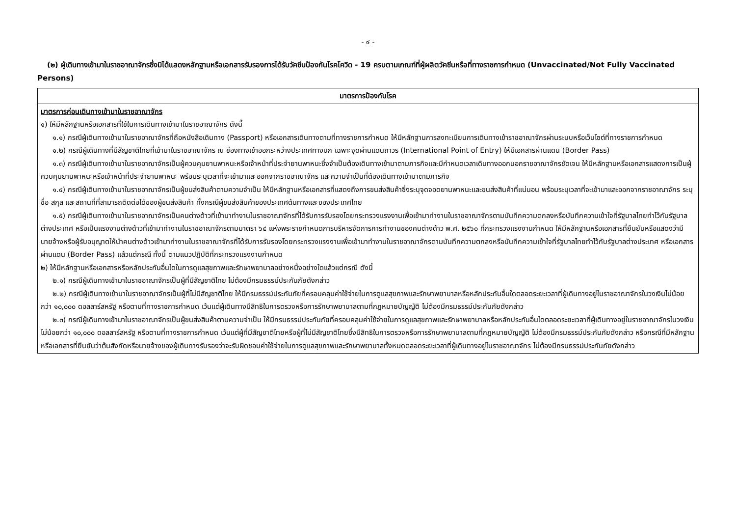- ๔ -
(๒) ผู้เดินทางเข้ามาในราชอาณาจักรซึ่งมิได้แสดงหลักฐานหรือเอกสารรับรองการได้รับวัคซีนป้องกันโรคโควิด - 19 ครบตามเกณฑ์ที่ผู้ผลิตวัคซีนหรือที่ทางราชการกำหนด (Unvaccinated/Not Fully Vaccinated Persons)
| มาตรการป้องกันโรค |
| --- |
| มาตรการก่อนเดินทางเข้ามาในราชอาณาจักร ๑) ให้มีหลักฐานหรือเอกสารที่ใช้ในการเดินทางเข้ามาในราชอาณาจักร ดังนี้ ๑.๑) กรณีผู้เดินทางเข้ามาในราชอาณาจักรที่ถือหนังสือเดินทาง (Passport) หรือเอกสารเดินทางตามที่ทางราชการกำหนด ให้มีหลักฐานการลงทะเบียนการเดินทางเข้าราชอาณาจักรผ่านระบบหรือเว็บไซต์ที่ทางราชการกำหนด ๑.๒) กรณีผู้เดินทางที่มีสัญชาติไทยที่เข้ามาในราชอาณาจักร ณ ช่องทางเข้าออกระหว่างประเทศทางบก เฉพาะจุดผ่านแดนถาวร (International Point of Entry) ให้มีเอกสารผ่านแดน (Border Pass) ๑.๓) กรณีผู้เดินทางเข้ามาในราชอาณาจักรเป็นผู้ควบคุมยานพาหนะหรือเจ้าหน้าที่ประจำยานพาหนะซึ่งจำเป็นต้องเดินทางเข้ามาตามภารกิจและมีกำหนดเวลาเดินทางออกนอกราชอาณาจักรชัดเจน ให้มีหลักฐานหรือเอกสารแสดงการเป็นผู้ควบคุมยานพาหนะหรือเจ้าหน้าที่ประจำยานพาหนะ พร้อมระบุเวลาที่จะเข้ามาและออกจากราชอาณาจักร และความจำเป็นที่ต้องเดินทางเข้ามาตามภารกิจ ๑.๔) กรณีผู้เดินทางเข้ามาในราชอาณาจักรเป็นผู้ขนส่งสินค้าตามความจำเป็น ให้มีหลักฐานหรือเอกสารที่แสดงถึงการขนส่งสินค้าซึ่งระบุจุดจอดยานพาหนะและขนส่งสินค้าที่แน่นอน พร้อมระบุเวลาที่จะเข้ามาและออกจากราชอาณาจักร ระบุชื่อ สกุล และสถานที่ที่สามารถติดต่อได้ของผู้ขนส่งสินค้า ทั้งกรณีผู้ขนส่งสินค้าของประเทศต้นทางและของประเทศไทย ๑.๕) กรณีผู้เดินทางเข้ามาในราชอาณาจักรเป็นคนต่างด้าวที่เข้ามาทำงานในราชอาณาจักรที่ได้รับการรับรองโดยกระทรวงแรงงานเพื่อเข้ามาทำงานในราชอาณาจักรตามบันทึกความตกลงหรือบันทึกความเข้าใจที่รัฐบาลไทยทำไว้กับรัฐบาลต่างประเทศ หรือเป็นแรงงานต่างด้าวที่เข้ามาทำงานในราชอาณาจักรตามมาตรา ๖๔ แห่งพระราชกำหนดการบริหารจัดการการทำงานของคนต่างด้าว พ.ศ. ๒๕๖๐ ที่กระทรวงแรงงานกำหนด ให้มีหลักฐานหรือเอกสารที่ยืนยันหรือแสดงว่ามีนายจ้างหรือผู้รับอนุญาตให้นำคนต่างด้าวเข้ามาทำงานในราชอาณาจักรที่ได้รับการรับรองโดยกระทรวงแรงงานเพื่อเข้ามาทำงานในราชอาณาจักรตามบันทึกความตกลงหรือบันทึกความเข้าใจที่รัฐบาลไทยทำไว้กับรัฐบาลต่างประเทศ หรือเอกสารผ่านแดน (Border Pass) แล้วแต่กรณี ทั้งนี้ ตามแนวปฏิบัติที่กระทรวงแรงงานกำหนด ๒) ให้มีหลักฐานหรือเอกสารหรือหลักประกันอื่นใดในการดูแลสุขภาพและรักษาพยาบาลอย่างหนึ่งอย่างใดแล้วแต่กรณี ดังนี้ ๒.๑) กรณีผู้เดินทางเข้ามาในราชอาณาจักรเป็นผู้ที่มีสัญชาติไทย ไม่ต้องมีกรมธรรม์ประกันภัยดังกล่าว ๒.๒) กรณีผู้เดินทางเข้ามาในราชอาณาจักรเป็นผู้ที่ไม่มีสัญชาติไทย ให้มีกรมธรรม์ประกันภัยที่ครอบคลุมค่าใช้จ่ายในการดูแลสุขภาพและรักษาพยาบาลหรือหลักประกันอื่นใดตลอดระยะเวลาที่ผู้เดินทางอยู่ในราชอาณาจักรในวงเงินไม่น้อยกว่า ๑๐,๐๐๐ ดอลลาร์สหรัฐ หรือตามที่ทางราชการกำหนด เว้นแต่ผู้เดินทางมีสิทธิในการตรวจหรือการรักษาพยาบาลตามที่กฎหมายบัญญัติ ไม่ต้องมีกรมธรรม์ประกันภัยดังกล่าว ๒.๓) กรณีผู้เดินทางเข้ามาในราชอาณาจักรเป็นผู้ขนส่งสินค้าตามความจำเป็น ให้มีกรมธรรม์ประกันภัยที่ครอบคลุมค่าใช้จ่ายในการดูแลสุขภาพและรักษาพยาบาลหรือหลักประกันอื่นใดตลอดระยะเวลาที่ผู้เดินทางอยู่ในราชอาณาจักรในวงเงินไม่น้อยกว่า ๑๐,๐๐๐ ดอลลาร์สหรัฐ หรือตามที่ทางราชการกำหนด เว้นแต่ผู้ที่มีสัญชาติไทยหรือผู้ที่ไม่มีสัญชาติไทยซึ่งมีสิทธิในการตรวจหรือการรักษาพยาบาลตามที่กฎหมายบัญญัติ ไม่ต้องมีกรมธรรม์ประกันภัยดังกล่าว หรือกรณีที่มีหลักฐานหรือเอกสารที่ยืนยันว่าต้นสังกัดหรือนายจ้างของผู้เดินทางรับรองว่าจะรับผิดชอบค่าใช้จ่ายในการดูแลสุขภาพและรักษาพยาบาลทั้งหมดตลอดระยะเวลาที่ผู้เดินทางอยู่ในราชอาณาจักร ไม่ต้องมีกรมธรรม์ประกันภัยดังกล่าว |